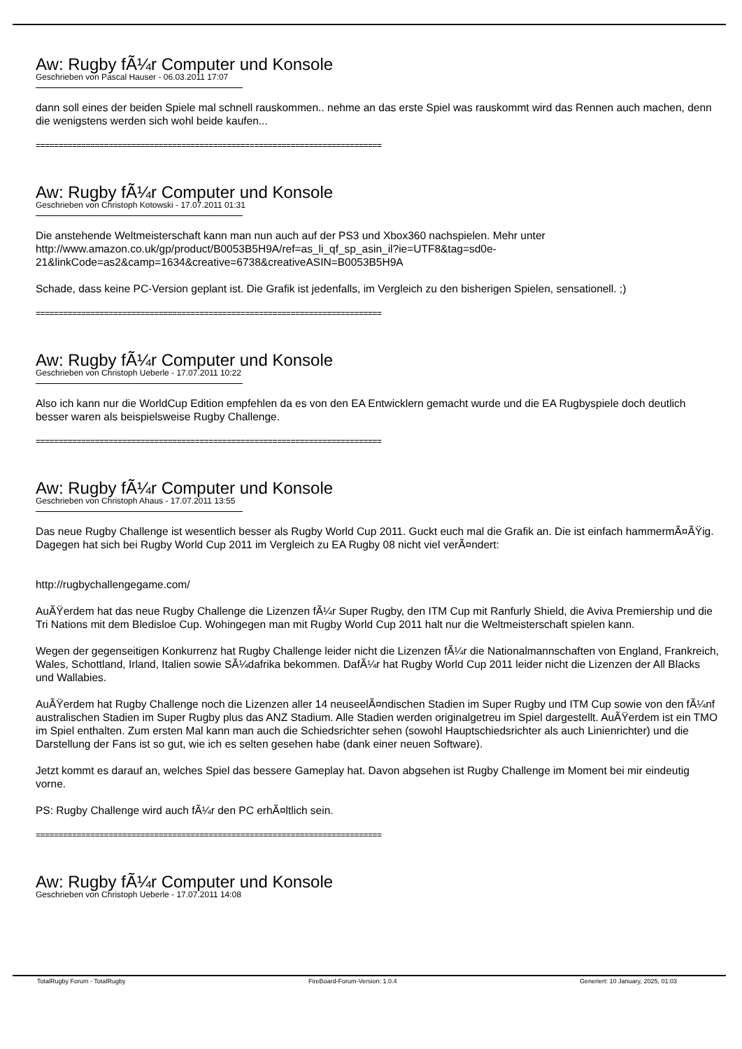Aw: Rugby fÃ¼r Computer und Konsole
Geschrieben von Pascal Hauser - 06.03.2011 17:07
dann soll eines der beiden Spiele mal schnell rauskommen.. nehme an das erste Spiel was rauskommt wird das Rennen auch machen, denn die wenigstens werden sich wohl beide kaufen...
============================================================================
Aw: Rugby fÃ¼r Computer und Konsole
Geschrieben von Christoph Kotowski - 17.07.2011 01:31
Die anstehende Weltmeisterschaft kann man nun auch auf der PS3 und Xbox360 nachspielen. Mehr unter http://www.amazon.co.uk/gp/product/B0053B5H9A/ref=as_li_qf_sp_asin_il?ie=UTF8&tag=sd0e-21&linkCode=as2&camp=1634&creative=6738&creativeASIN=B0053B5H9A
Schade, dass keine PC-Version geplant ist. Die Grafik ist jedenfalls, im Vergleich zu den bisherigen Spielen, sensationell. ;)
============================================================================
Aw: Rugby fÃ¼r Computer und Konsole
Geschrieben von Christoph Ueberle - 17.07.2011 10:22
Also ich kann nur die WorldCup Edition empfehlen da es von den EA Entwicklern gemacht wurde und die EA Rugbyspiele doch deutlich besser waren als beispielsweise Rugby Challenge.
============================================================================
Aw: Rugby fÃ¼r Computer und Konsole
Geschrieben von Christoph Ahaus - 17.07.2011 13:55
Das neue Rugby Challenge ist wesentlich besser als Rugby World Cup 2011. Guckt euch mal die Grafik an. Die ist einfach hammermÃ¤ÃŸig. Dagegen hat sich bei Rugby World Cup 2011 im Vergleich zu EA Rugby 08 nicht viel verÃ¤ndert:
http://rugbychallengegame.com/
AuÃŸerdem hat das neue Rugby Challenge die Lizenzen fÃ¼r Super Rugby, den ITM Cup mit Ranfurly Shield, die Aviva Premiership und die Tri Nations mit dem Bledisloe Cup. Wohingegen man mit Rugby World Cup 2011 halt nur die Weltmeisterschaft spielen kann.
Wegen der gegenseitigen Konkurrenz hat Rugby Challenge leider nicht die Lizenzen fÃ¼r die Nationalmannschaften von England, Frankreich, Wales, Schottland, Irland, Italien sowie SÃ¼dafrika bekommen. DafÃ¼r hat Rugby World Cup 2011 leider nicht die Lizenzen der All Blacks und Wallabies.
AuÃŸerdem hat Rugby Challenge noch die Lizenzen aller 14 neuseelÃ¤ndischen Stadien im Super Rugby und ITM Cup sowie von den fÃ¼nf australischen Stadien im Super Rugby plus das ANZ Stadium. Alle Stadien werden originalgetreu im Spiel dargestellt. AuÃŸerdem ist ein TMO im Spiel enthalten. Zum ersten Mal kann man auch die Schiedsrichter sehen (sowohl Hauptschiedsrichter als auch Linienrichter) und die Darstellung der Fans ist so gut, wie ich es selten gesehen habe (dank einer neuen Software).
Jetzt kommt es darauf an, welches Spiel das bessere Gameplay hat. Davon abgsehen ist Rugby Challenge im Moment bei mir eindeutig vorne.
PS: Rugby Challenge wird auch fÃ¼r den PC erhÃ¤ltlich sein.
============================================================================
Aw: Rugby fÃ¼r Computer und Konsole
Geschrieben von Christoph Ueberle - 17.07.2011 14:08
TotalRugby Forum - TotalRugby FireBoard-Forum-Version: 1.0.4 Generiert: 10 January, 2025, 01:03